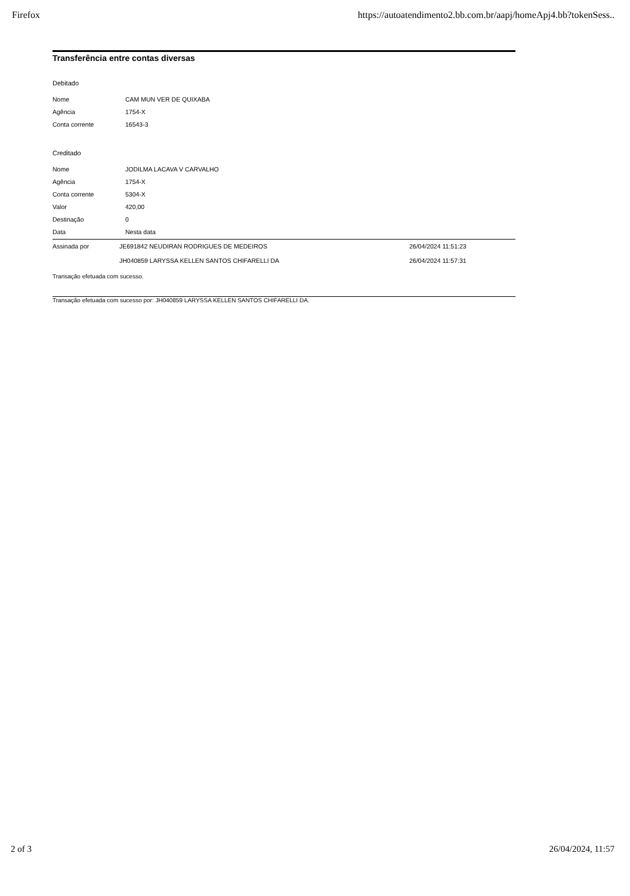Firefox https://autoatendimento2.bb.com.br/aapj/homeApj4.bb?tokenSess..
Transferência entre contas diversas
Debitado
| Nome | CAM MUN VER DE QUIXABA |
| Agência | 1754-X |
| Conta corrente | 16543-3 |
Creditado
| Nome | JODILMA LACAVA V CARVALHO |
| Agência | 1754-X |
| Conta corrente | 5304-X |
| Valor | 420,00 |
| Destinação | 0 |
| Data | Nesta data |
| Assinada por | JE691842 NEUDIRAN RODRIGUES DE MEDEIROS | 26/04/2024 11:51:23 |
| | JH040859 LARYSSA KELLEN SANTOS CHIFARELLI DA | 26/04/2024 11:57:31 |
Transação efetuada com sucesso.
Transação efetuada com sucesso por: JH040859 LARYSSA KELLEN SANTOS CHIFARELLI DA.
2 of 3 26/04/2024, 11:57